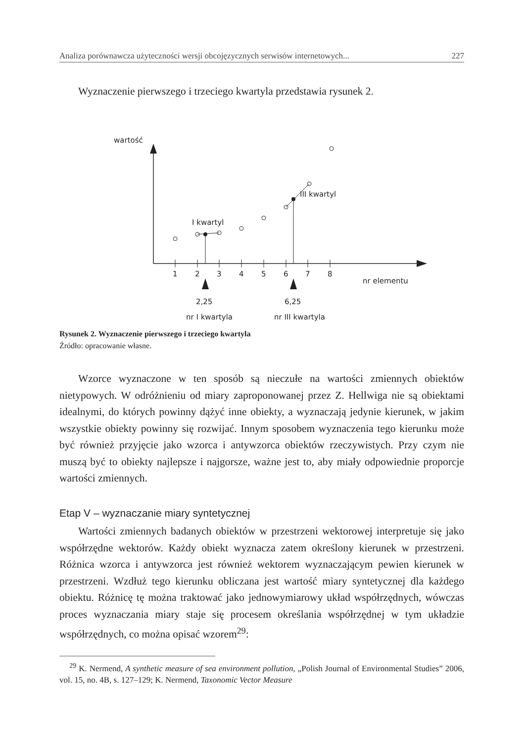Analiza porównawcza użyteczności wersji obcojęzycznych serwisów internetowych... 227
Wyznaczenie pierwszego i trzeciego kwartyla przedstawia rysunek 2.
wartość
I kwartyl
III kwartyl
1
2
3
4
5
6
7
8
nr elementu
2,25
6,25
nr I kwartyla nr III kwartyla
Rysunek 2. Wyznaczenie pierwszego i trzeciego kwartyla
Źródło: opracowanie własne.
Wzorce wyznaczone w ten sposób są nieczułe na wartości zmiennych obiektów nietypowych. W odróżnieniu od miary zaproponowanej przez Z. Hellwiga nie są obiektami idealnymi, do których powinny dążyć inne obiekty, a wyznaczają jedynie kierunek, w jakim wszystkie obiekty powinny się rozwijać. Innym sposobem wyznaczenia tego kierunku może być również przyjęcie jako wzorca i antywzorca obiektów rzeczywistych. Przy czym nie muszą być to obiekty najlepsze i najgorsze, ważne jest to, aby miały odpowiednie proporcje wartości zmiennych.
Etap V – wyznaczanie miary syntetycznej
Wartości zmiennych badanych obiektów w przestrzeni wektorowej interpretuje się jako współrzędne wektorów. Każdy obiekt wyznacza zatem określony kierunek w przestrzeni. Różnica wzorca i antywzorca jest również wektorem wyznaczającym pewien kierunek w przestrzeni. Wzdłuż tego kierunku obliczana jest wartość miary syntetycznej dla każdego obiektu. Różnicę tę można traktować jako jednowymiarowy układ współrzędnych, wówczas proces wyznaczania miary staje się procesem określania współrzędnej w tym układzie współrzędnych, co można opisać wzorem<sup>29</sup>:
<sup>29</sup> K. Nermend, A synthetic measure of sea environment pollution, „Polish Journal of Environmental Studies” 2006, vol. 15, no. 4B, s. 127–129; K. Nermend, Taxonomic Vector Measure